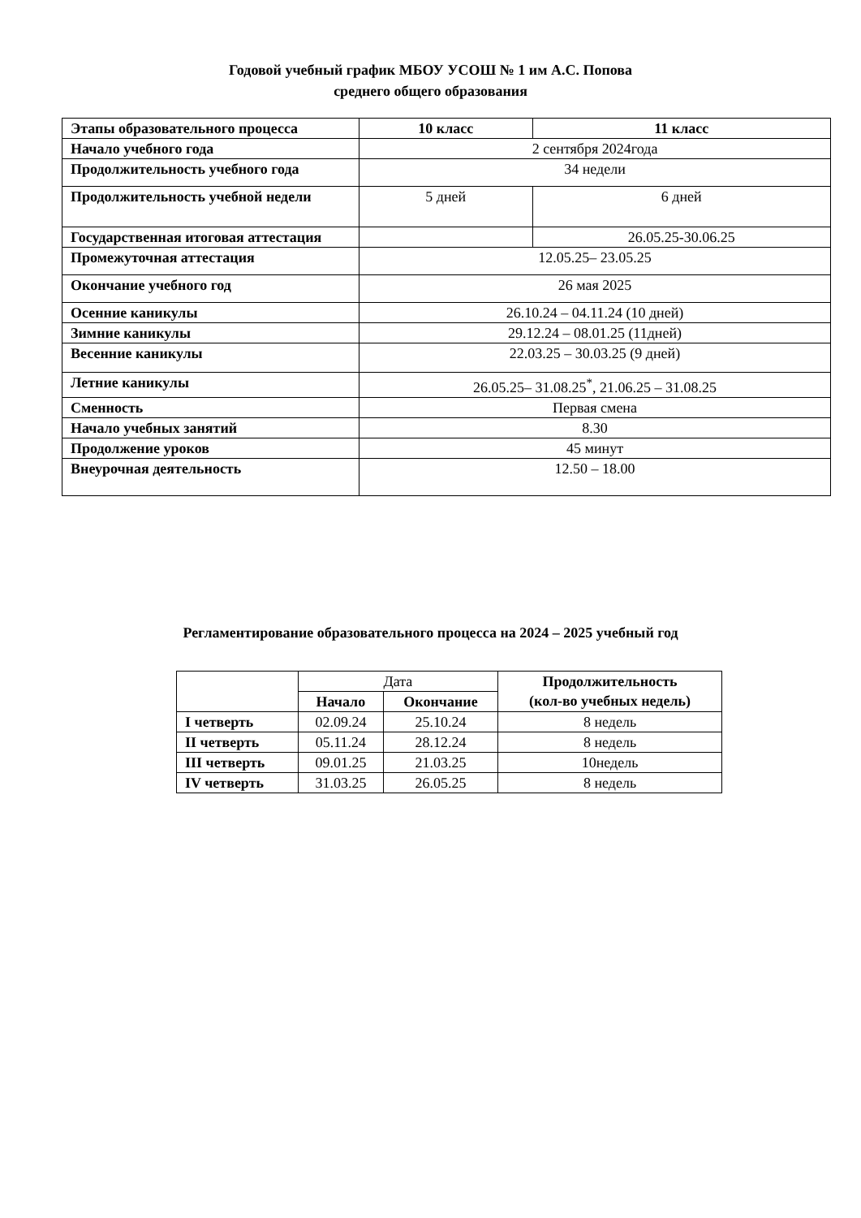Годовой учебный график МБОУ УСОШ № 1 им А.С. Попова
среднего общего образования
| Этапы образовательного процесса | 10 класс | 11 класс |
| Начало учебного года | 2 сентября 2024года | |
| Продолжительность учебного года | 34 недели | |
| Продолжительность учебной недели | 5 дней | 6 дней |
| Государственная итоговая аттестация | | 26.05.25-30.06.25 |
| Промежуточная аттестация | 12.05.25– 23.05.25 | |
| Окончание учебного год | 26 мая 2025 | |
| Осенние каникулы | 26.10.24 – 04.11.24 (10 дней) | |
| Зимние каникулы | 29.12.24 – 08.01.25 (11дней) | |
| Весенние каникулы | 22.03.25 – 30.03.25 (9 дней) | |
| Летние каникулы | 26.05.25– 31.08.25<sup>*</sup>, 21.06.25 – 31.08.25 | |
| Сменность | Первая смена | |
| Начало учебных занятий | 8.30 | |
| Продолжение уроков | 45 минут | |
| Внеурочная деятельность | 12.50 – 18.00 | |
Регламентирование образовательного процесса на 2024 – 2025 учебный год
| | Дата | | Продолжительность (кол-во учебных недель) |
| --- | --- | --- | --- |
| | Начало | Окончание | |
| I четверть | 02.09.24 | 25.10.24 | 8 недель |
| II четверть | 05.11.24 | 28.12.24 | 8 недель |
| III четверть | 09.01.25 | 21.03.25 | 10недель |
| IV четверть | 31.03.25 | 26.05.25 | 8 недель |